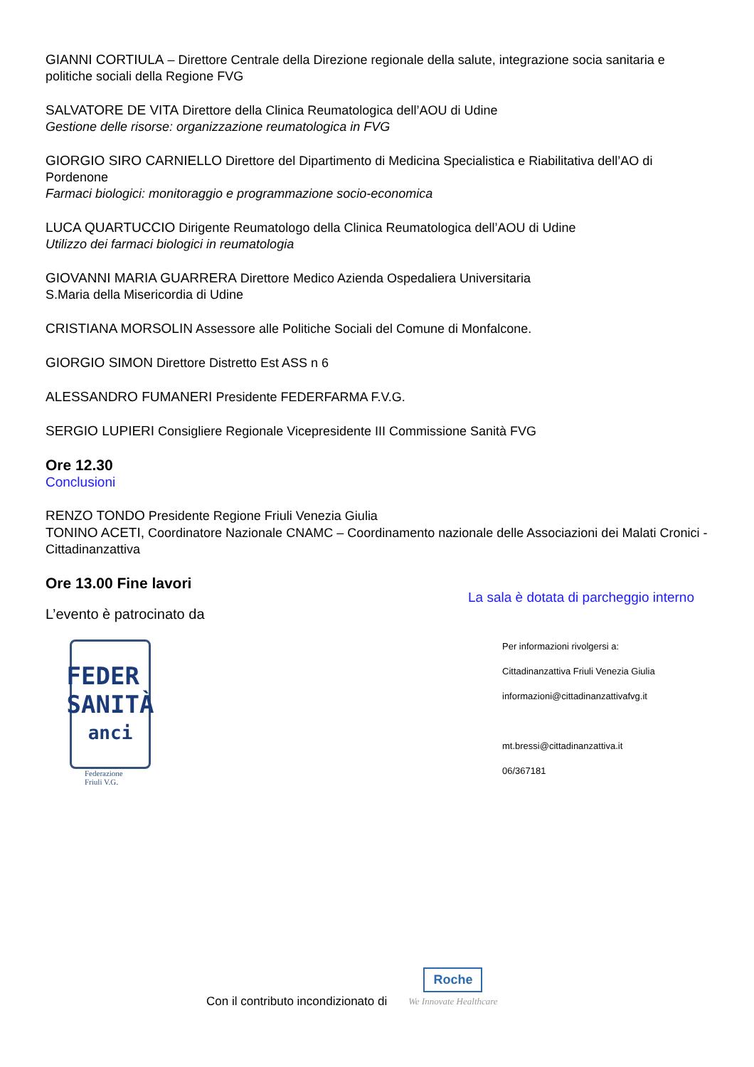GIANNI CORTIULA – Direttore Centrale della Direzione regionale della salute, integrazione socia sanitaria e politiche sociali della Regione FVG
SALVATORE DE VITA Direttore della Clinica Reumatologica dell’AOU di Udine
Gestione delle risorse: organizzazione reumatologica in FVG
GIORGIO SIRO CARNIELLO Direttore del Dipartimento di Medicina Specialistica e Riabilitativa dell’AO di Pordenone
Farmaci biologici: monitoraggio e programmazione socio-economica
LUCA QUARTUCCIO Dirigente Reumatologo della Clinica Reumatologica dell’AOU di Udine
Utilizzo dei farmaci biologici in reumatologia
GIOVANNI MARIA GUARRERA Direttore Medico Azienda Ospedaliera Universitaria
S.Maria della Misericordia di Udine
CRISTIANA MORSOLIN Assessore alle Politiche Sociali del Comune di Monfalcone.
GIORGIO SIMON Direttore Distretto Est ASS n 6
ALESSANDRO FUMANERI Presidente FEDERFARMA F.V.G.
SERGIO LUPIERI Consigliere Regionale Vicepresidente III Commissione Sanità FVG
Ore 12.30
Conclusioni
RENZO TONDO Presidente Regione Friuli Venezia Giulia
TONINO ACETI, Coordinatore Nazionale CNAMC – Coordinamento nazionale delle Associazioni dei Malati Cronici - Cittadinanzattiva
Ore 13.00 Fine lavori
L’evento è patrocinato da
FEDER
SANITÀ
anci
Federazione
Friuli V.G.
La sala è dotata di parcheggio interno
Per informazioni rivolgersi a:
Cittadinanzattiva Friuli Venezia Giulia
informazioni@cittadinanzattivafvg.it
mt.bressi@cittadinanzattiva.it
06/367181
Con il contributo incondizionato di Roche
We Innovate Healthcare